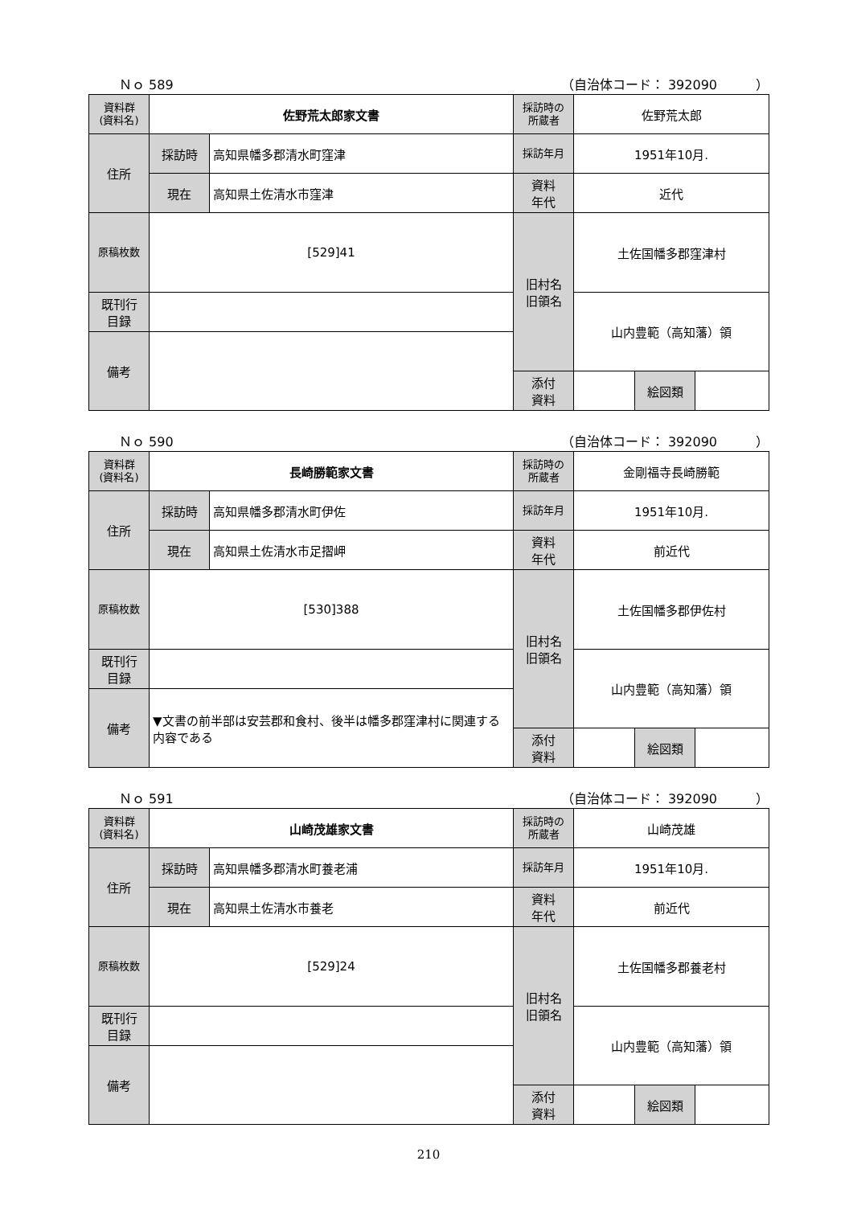Ｎｏ 589 （自治体コード： 392090　　　）
| 資料群 (資料名) | 佐野荒太郎家文書 | | 採訪時の 所蔵者 | 佐野荒太郎 | | |
| 住所 | 採訪時 | 高知県幡多郡清水町窪津 | 採訪年月 | 1951年10月. | | |
| | 現在 | 高知県土佐清水市窪津 | 資料 年代 | 近代 | | |
| 原稿枚数 | [529]41 | | 旧村名 旧領名 | 土佐国幡多郡窪津村 | | |
| 既刊行 目録 | | | | 山内豊範（高知藩）領 | | |
| 備考 | | | | | | |
| | | | 添付 資料 | | 絵図類 | |
Ｎｏ 590 （自治体コード： 392090　　　）
| 資料群 (資料名) | 長崎勝範家文書 | | 採訪時の 所蔵者 | 金剛福寺長崎勝範 | | |
| 住所 | 採訪時 | 高知県幡多郡清水町伊佐 | 採訪年月 | 1951年10月. | | |
| | 現在 | 高知県土佐清水市足摺岬 | 資料 年代 | 前近代 | | |
| 原稿枚数 | [530]388 | | 旧村名 旧領名 | 土佐国幡多郡伊佐村 | | |
| 既刊行 目録 | | | | 山内豊範（高知藩）領 | | |
| 備考 | ▼文書の前半部は安芸郡和食村、後半は幡多郡窪津村に関連する内容である | | | | | |
| | | | 添付 資料 | | 絵図類 | |
Ｎｏ 591 （自治体コード： 392090　　　）
| 資料群 (資料名) | 山崎茂雄家文書 | | 採訪時の 所蔵者 | 山崎茂雄 | | |
| 住所 | 採訪時 | 高知県幡多郡清水町養老浦 | 採訪年月 | 1951年10月. | | |
| | 現在 | 高知県土佐清水市養老 | 資料 年代 | 前近代 | | |
| 原稿枚数 | [529]24 | | 旧村名 旧領名 | 土佐国幡多郡養老村 | | |
| 既刊行 目録 | | | | 山内豊範（高知藩）領 | | |
| 備考 | | | | | | |
| | | | 添付 資料 | | 絵図類 | |
210